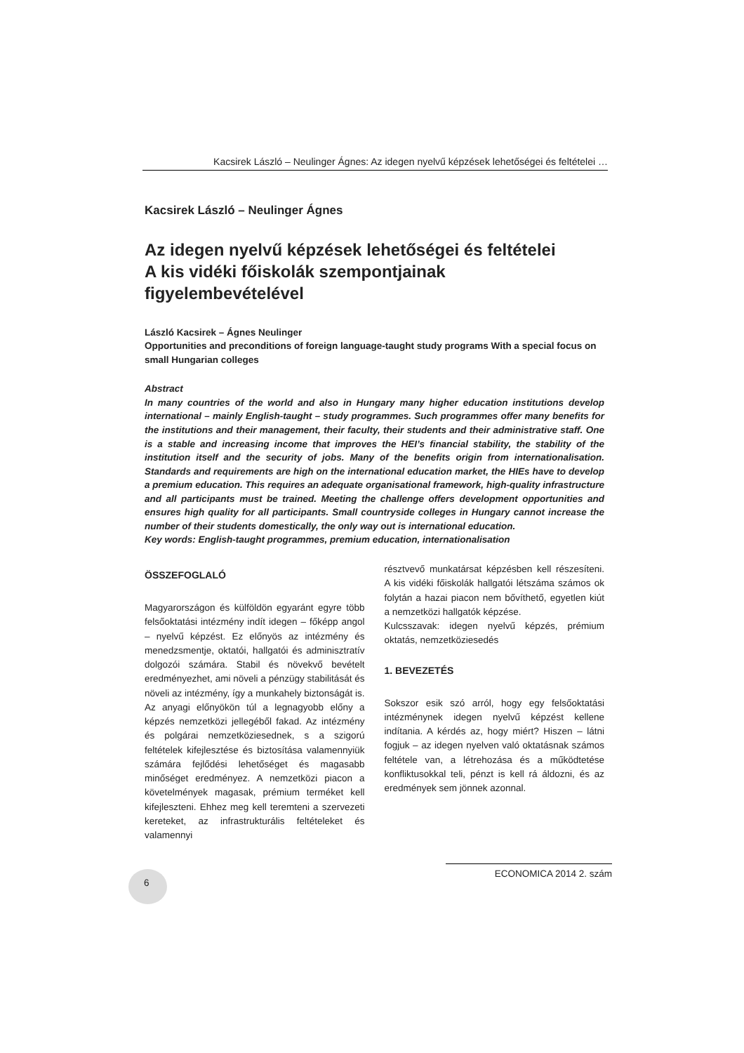Kacsirek László – Neulinger Ágnes: Az idegen nyelvű képzések lehetőségei és feltételei …
Kacsirek László – Neulinger Ágnes
Az idegen nyelvű képzések lehetőségei és feltételei
A kis vidéki főiskolák szempontjainak
figyelembevételével
László Kacsirek – Ágnes Neulinger
Opportunities and preconditions of foreign language-taught study programs With a special focus on small Hungarian colleges
Abstract
In many countries of the world and also in Hungary many higher education institutions develop international – mainly English-taught – study programmes. Such programmes offer many benefits for the institutions and their management, their faculty, their students and their administrative staff. One is a stable and increasing income that improves the HEI’s financial stability, the stability of the institution itself and the security of jobs. Many of the benefits origin from internationalisation. Standards and requirements are high on the international education market, the HIEs have to develop a premium education. This requires an adequate organisational framework, high-quality infrastructure and all participants must be trained. Meeting the challenge offers development opportunities and ensures high quality for all participants. Small countryside colleges in Hungary cannot increase the number of their students domestically, the only way out is international education.
Key words: English-taught programmes, premium education, internationalisation
ÖSSZEFOGLALÓ
Magyarországon és külföldön egyaránt egyre több felsőoktatási intézmény indít idegen – főképp angol – nyelvű képzést. Ez előnyös az intézmény és menedzsmentje, oktatói, hallgatói és adminisztratív dolgozói számára. Stabil és növekvő bevételt eredményezhet, ami növeli a pénzügy stabilitását és növeli az intézmény, így a munkahely biztonságát is. Az anyagi előnyökön túl a legnagyobb előny a képzés nemzetközi jellegéből fakad. Az intézmény és polgárai nemzetköziesednek, s a szigorú feltételek kifejlesztése és biztosítása valamennyiük számára fejlődési lehetőséget és magasabb minőséget eredményez. A nemzetközi piacon a követelmények magasak, prémium terméket kell kifejleszteni. Ehhez meg kell teremteni a szervezeti kereteket, az infrastrukturális feltételeket és valamennyi
résztvevő munkatársat képzésben kell részesíteni. A kis vidéki főiskolák hallgatói létszáma számos ok folytán a hazai piacon nem bővíthető, egyetlen kiút a nemzetközi hallgatók képzése.
Kulcsszavak: idegen nyelvű képzés, prémium oktatás, nemzetköziesedés
1. BEVEZETÉS
Sokszor esik szó arról, hogy egy felsőoktatási intézménynek idegen nyelvű képzést kellene indítania. A kérdés az, hogy miért? Hiszen – látni fogjuk – az idegen nyelven való oktatásnak számos feltétele van, a létrehozása és a működtetése konfliktusokkal teli, pénzt is kell rá áldozni, és az eredmények sem jönnek azonnal.
6 ECONOMICA 2014 2. szám